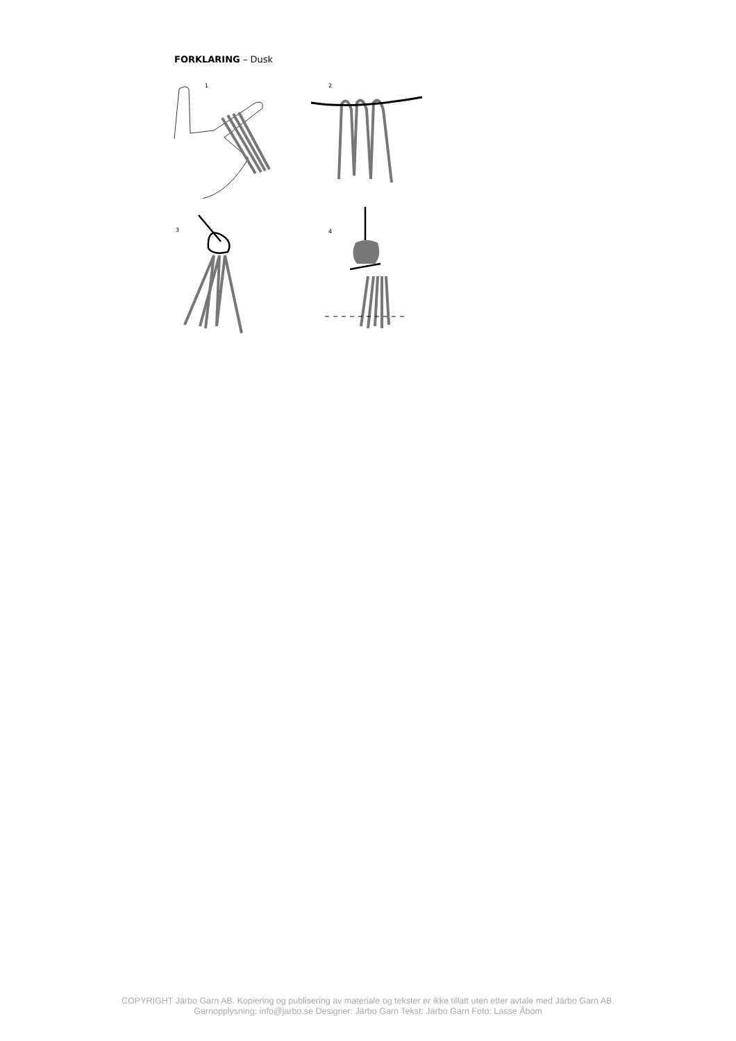FORKLARING – Dusk
1
2
3
4
COPYRIGHT Järbo Garn AB. Kopiering og publisering av materiale og tekster er ikke tillatt uten etter avtale med Järbo Garn AB.
Garnopplysning: info@jarbo.se Designer: Järbo Garn Tekst: Järbo Garn Foto: Lasse Åbom